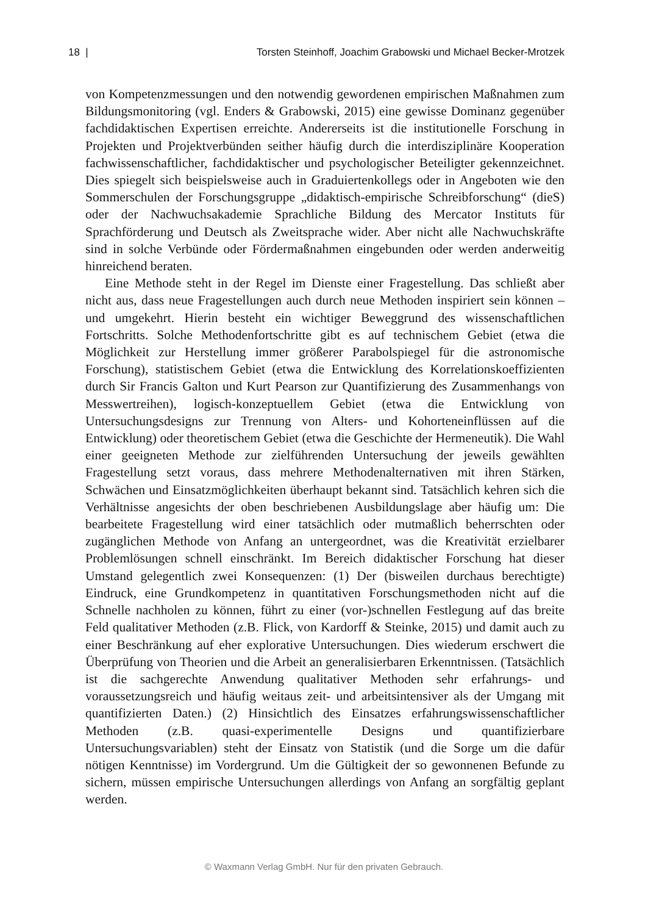18 | Torsten Steinhoff, Joachim Grabowski und Michael Becker-Mrotzek
von Kompetenzmessungen und den notwendig gewordenen empirischen Maßnahmen zum Bildungsmonitoring (vgl. Enders & Grabowski, 2015) eine gewisse Dominanz gegenüber fachdidaktischen Expertisen erreichte. Andererseits ist die institutionelle Forschung in Projekten und Projektverbünden seither häufig durch die interdisziplinäre Kooperation fachwissenschaftlicher, fachdidaktischer und psychologischer Beteiligter gekennzeichnet. Dies spiegelt sich beispielsweise auch in Graduiertenkollegs oder in Angeboten wie den Sommerschulen der Forschungsgruppe „didaktisch-empirische Schreibforschung“ (dieS) oder der Nachwuchsakademie Sprachliche Bildung des Mercator Instituts für Sprachförderung und Deutsch als Zweitsprache wider. Aber nicht alle Nachwuchskräfte sind in solche Verbünde oder Fördermaßnahmen eingebunden oder werden anderweitig hinreichend beraten.
Eine Methode steht in der Regel im Dienste einer Fragestellung. Das schließt aber nicht aus, dass neue Fragestellungen auch durch neue Methoden inspiriert sein können – und umgekehrt. Hierin besteht ein wichtiger Beweggrund des wissenschaftlichen Fortschritts. Solche Methodenfortschritte gibt es auf technischem Gebiet (etwa die Möglichkeit zur Herstellung immer größerer Parabolspiegel für die astronomische Forschung), statistischem Gebiet (etwa die Entwicklung des Korrelationskoeffizienten durch Sir Francis Galton und Kurt Pearson zur Quantifizierung des Zusammenhangs von Messwertreihen), logisch-konzeptuellem Gebiet (etwa die Entwicklung von Untersuchungsdesigns zur Trennung von Alters- und Kohorteneinflüssen auf die Entwicklung) oder theoretischem Gebiet (etwa die Geschichte der Hermeneutik). Die Wahl einer geeigneten Methode zur zielführenden Untersuchung der jeweils gewählten Fragestellung setzt voraus, dass mehrere Methodenalternativen mit ihren Stärken, Schwächen und Einsatzmöglichkeiten überhaupt bekannt sind. Tatsächlich kehren sich die Verhältnisse angesichts der oben beschriebenen Ausbildungslage aber häufig um: Die bearbeitete Fragestellung wird einer tatsächlich oder mutmaßlich beherrschten oder zugänglichen Methode von Anfang an untergeordnet, was die Kreativität erzielbarer Problemlösungen schnell einschränkt. Im Bereich didaktischer Forschung hat dieser Umstand gelegentlich zwei Konsequenzen: (1) Der (bisweilen durchaus berechtigte) Eindruck, eine Grundkompetenz in quantitativen Forschungsmethoden nicht auf die Schnelle nachholen zu können, führt zu einer (vor-)schnellen Festlegung auf das breite Feld qualitativer Methoden (z.B. Flick, von Kardorff & Steinke, 2015) und damit auch zu einer Beschränkung auf eher explorative Untersuchungen. Dies wiederum erschwert die Überprüfung von Theorien und die Arbeit an generalisierbaren Erkenntnissen. (Tatsächlich ist die sachgerechte Anwendung qualitativer Methoden sehr erfahrungs- und voraussetzungsreich und häufig weitaus zeit- und arbeitsintensiver als der Umgang mit quantifizierten Daten.) (2) Hinsichtlich des Einsatzes erfahrungswissenschaftlicher Methoden (z.B. quasi-experimentelle Designs und quantifizierbare Untersuchungsvariablen) steht der Einsatz von Statistik (und die Sorge um die dafür nötigen Kenntnisse) im Vordergrund. Um die Gültigkeit der so gewonnenen Befunde zu sichern, müssen empirische Untersuchungen allerdings von Anfang an sorgfältig geplant werden.
© Waxmann Verlag GmbH. Nur für den privaten Gebrauch.